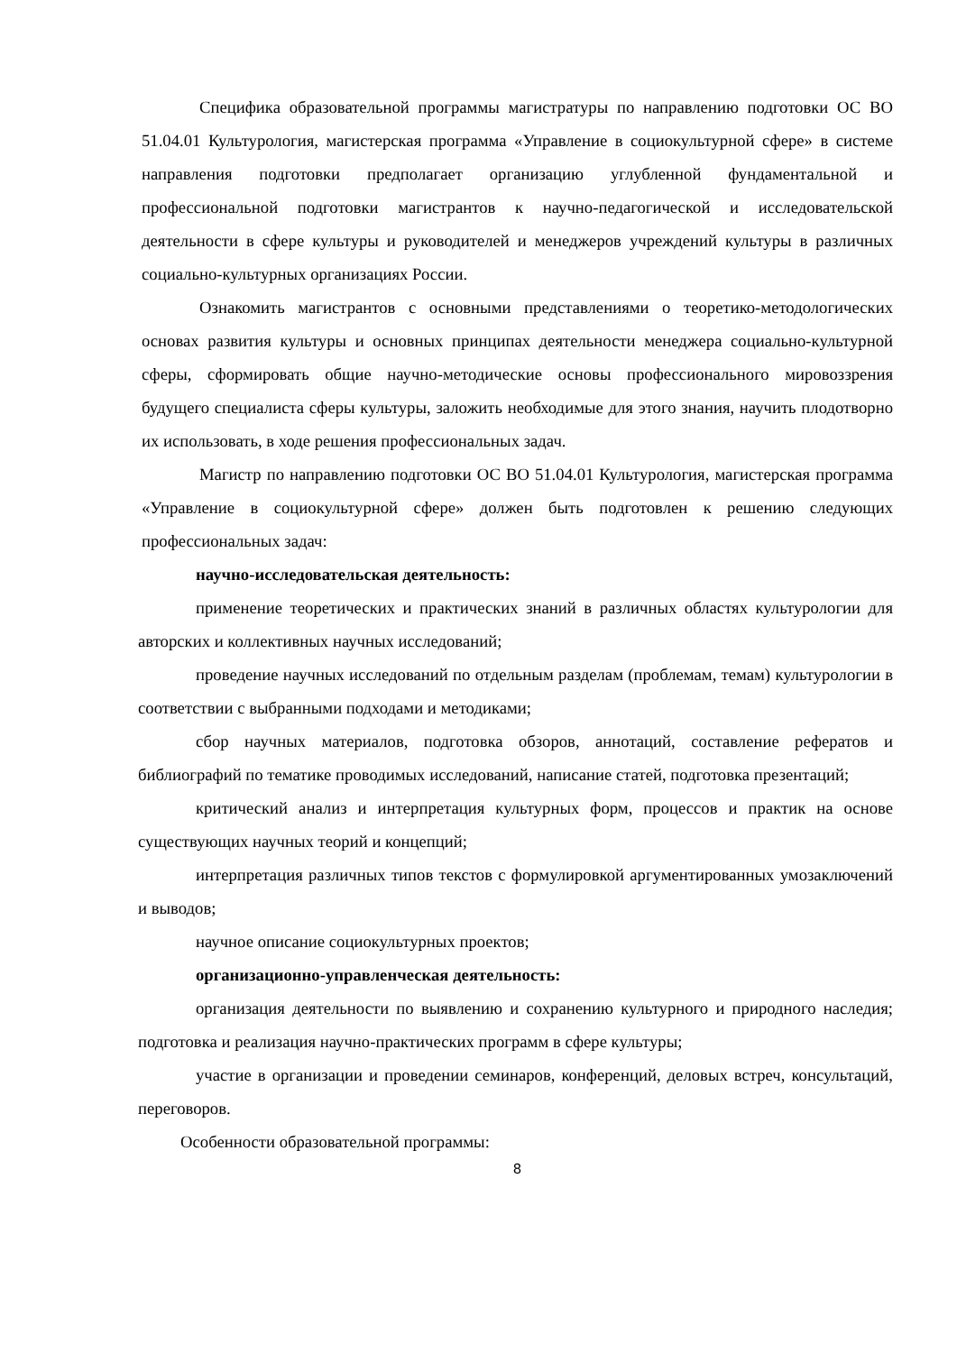Специфика образовательной программы магистратуры по направлению подготовки ОС ВО 51.04.01 Культурология, магистерская программа «Управление в социокультурной сфере» в системе направления подготовки предполагает организацию углубленной фундаментальной и профессиональной подготовки магистрантов к научно-педагогической и исследовательской деятельности в сфере культуры и руководителей и менеджеров учреждений культуры в различных социально-культурных организациях России.
Ознакомить магистрантов с основными представлениями о теоретико-методологических основах развития культуры и основных принципах деятельности менеджера социально-культурной сферы, сформировать общие научно-методические основы профессионального мировоззрения будущего специалиста сферы культуры, заложить необходимые для этого знания, научить плодотворно их использовать, в ходе решения профессиональных задач.
Магистр по направлению подготовки ОС ВО 51.04.01 Культурология, магистерская программа «Управление в социокультурной сфере» должен быть подготовлен к решению следующих профессиональных задач:
научно-исследовательская деятельность:
применение теоретических и практических знаний в различных областях культурологии для авторских и коллективных научных исследований;
проведение научных исследований по отдельным разделам (проблемам, темам) культурологии в соответствии с выбранными подходами и методиками;
сбор научных материалов, подготовка обзоров, аннотаций, составление рефератов и библиографий по тематике проводимых исследований, написание статей, подготовка презентаций;
критический анализ и интерпретация культурных форм, процессов и практик на основе существующих научных теорий и концепций;
интерпретация различных типов текстов с формулировкой аргументированных умозаключений и выводов;
научное описание социокультурных проектов;
организационно-управленческая деятельность:
организация деятельности по выявлению и сохранению культурного и природного наследия; подготовка и реализация научно-практических программ в сфере культуры;
участие в организации и проведении семинаров, конференций, деловых встреч, консультаций, переговоров.
Особенности образовательной программы:
8